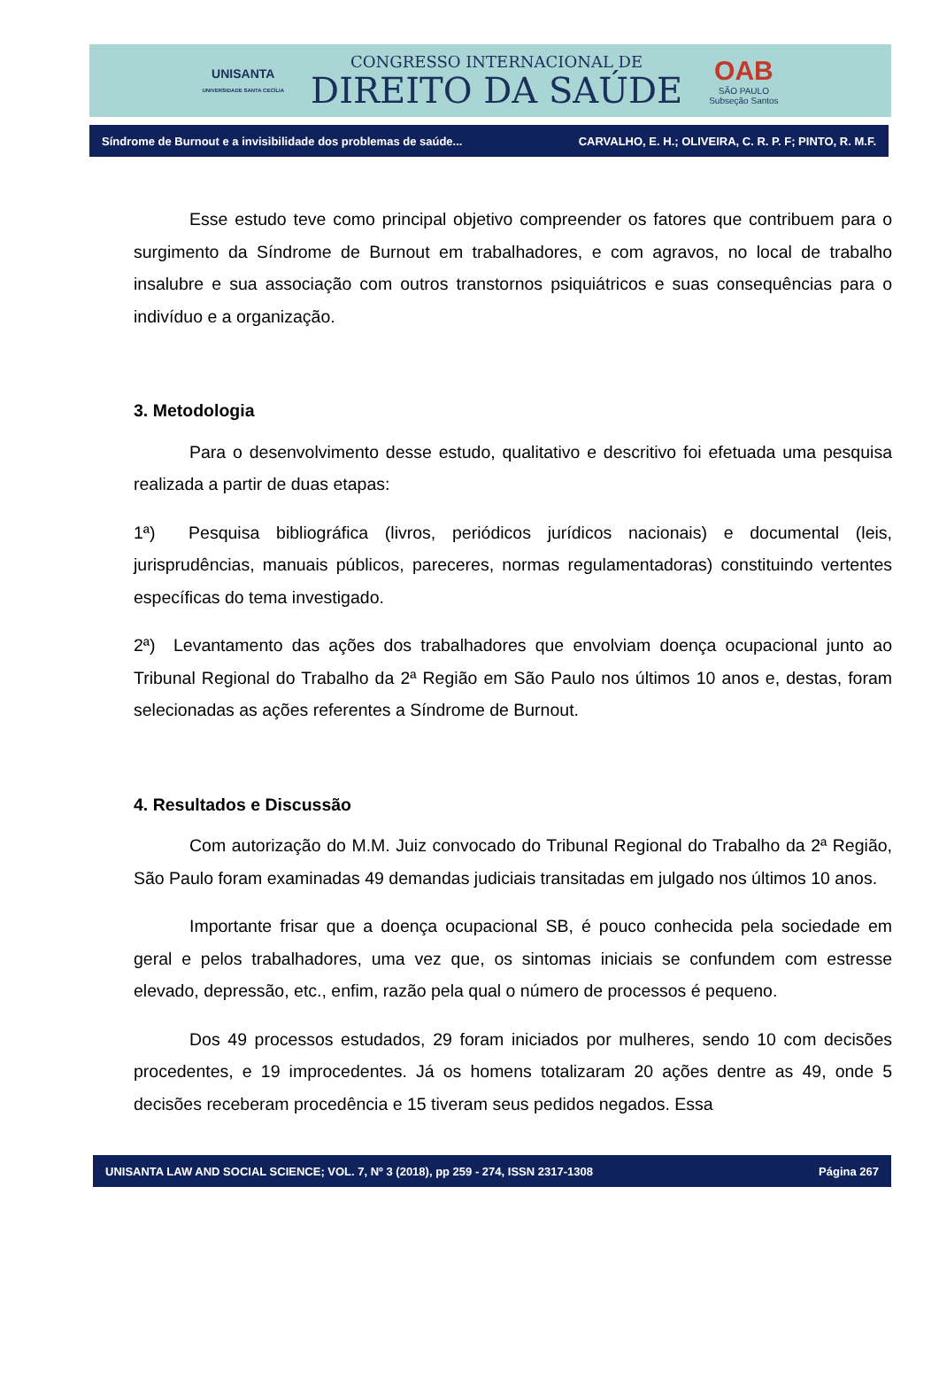UNISANTA
UNIVERSIDADE SANTA CECÍLIA
CONGRESSO INTERNACIONAL DE
DIREITO DA SAÚDE
OAB
SÃO PAULO
Subseção Santos
Síndrome de Burnout e a invisibilidade dos problemas de saúde... CARVALHO, E. H.; OLIVEIRA, C. R. P. F; PINTO, R. M.F.
Esse estudo teve como principal objetivo compreender os fatores que contribuem para o surgimento da Síndrome de Burnout em trabalhadores, e com agravos, no local de trabalho insalubre e sua associação com outros transtornos psiquiátricos e suas consequências para o indivíduo e a organização.
3. Metodologia
Para o desenvolvimento desse estudo, qualitativo e descritivo foi efetuada uma pesquisa realizada a partir de duas etapas:
1ª) Pesquisa bibliográfica (livros, periódicos jurídicos nacionais) e documental (leis, jurisprudências, manuais públicos, pareceres, normas regulamentadoras) constituindo vertentes específicas do tema investigado.
2ª) Levantamento das ações dos trabalhadores que envolviam doença ocupacional junto ao Tribunal Regional do Trabalho da 2ª Região em São Paulo nos últimos 10 anos e, destas, foram selecionadas as ações referentes a Síndrome de Burnout.
4. Resultados e Discussão
Com autorização do M.M. Juiz convocado do Tribunal Regional do Trabalho da 2ª Região, São Paulo foram examinadas 49 demandas judiciais transitadas em julgado nos últimos 10 anos.
Importante frisar que a doença ocupacional SB, é pouco conhecida pela sociedade em geral e pelos trabalhadores, uma vez que, os sintomas iniciais se confundem com estresse elevado, depressão, etc., enfim, razão pela qual o número de processos é pequeno.
Dos 49 processos estudados, 29 foram iniciados por mulheres, sendo 10 com decisões procedentes, e 19 improcedentes. Já os homens totalizaram 20 ações dentre as 49, onde 5 decisões receberam procedência e 15 tiveram seus pedidos negados. Essa
UNISANTA LAW AND SOCIAL SCIENCE; VOL. 7, Nº 3 (2018), pp 259 - 274, ISSN 2317-1308 Página 267